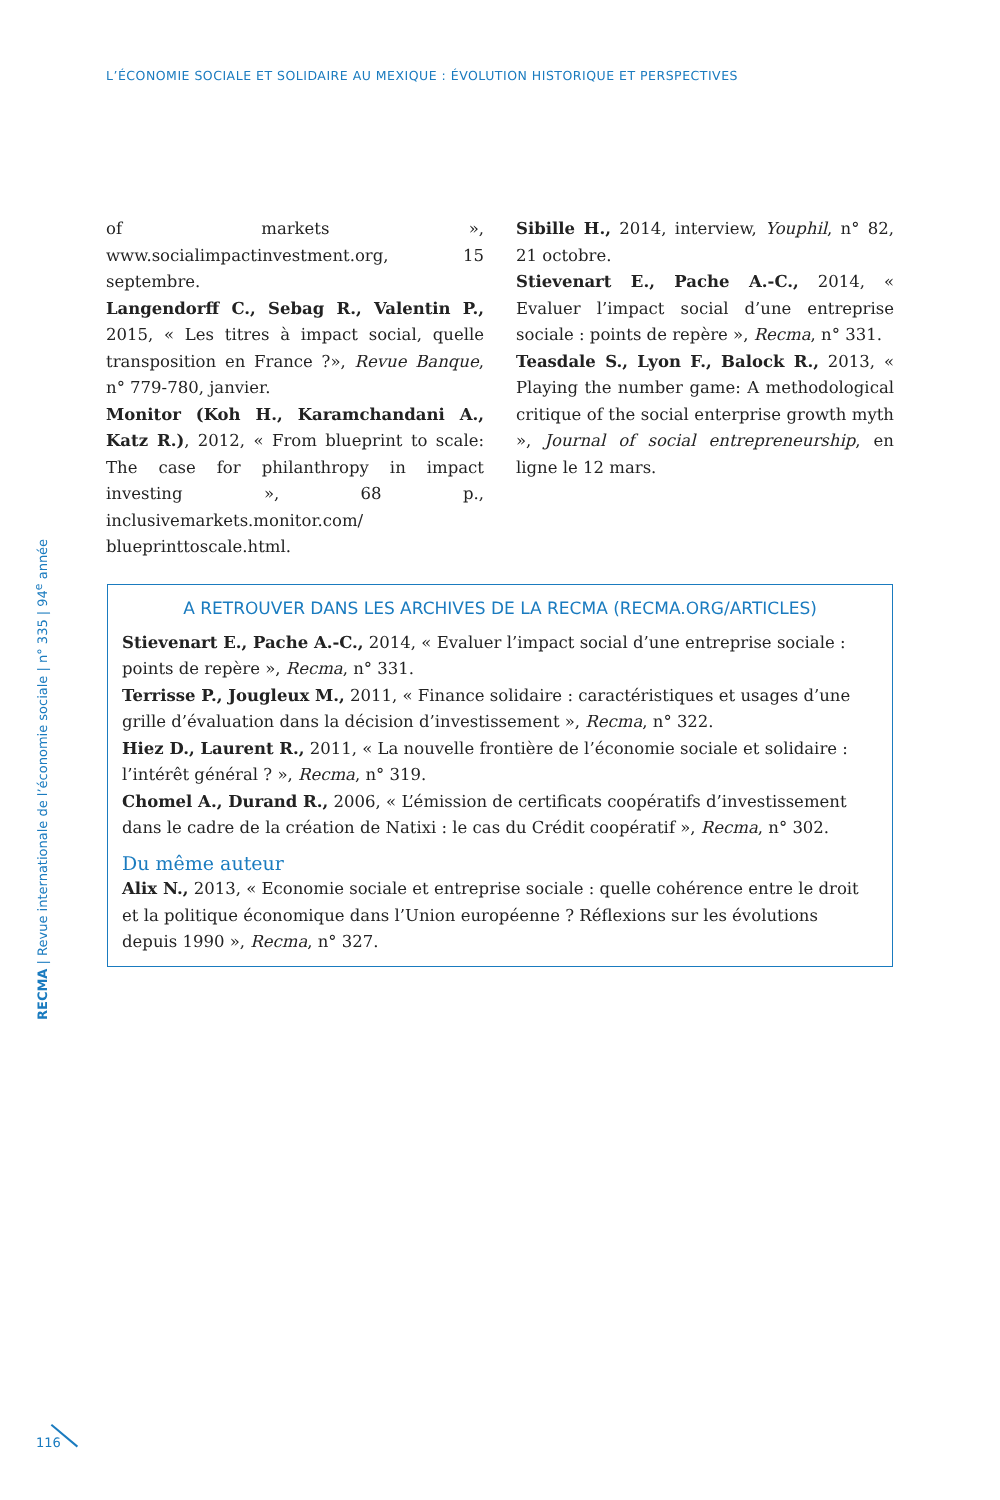L’ÉCONOMIE SOCIALE ET SOLIDAIRE AU MEXIQUE : ÉVOLUTION HISTORIQUE ET PERSPECTIVES
of markets », www.socialimpactinvestment.org, 15 septembre.
Langendorff C., Sebag R., Valentin P., 2015, « Les titres à impact social, quelle transposition en France ?», Revue Banque, n° 779-780, janvier.
Monitor (Koh H., Karamchandani A., Katz R.), 2012, « From blueprint to scale: The case for philanthropy in impact investing », 68 p., inclusivemarkets.monitor.com/ blueprinttoscale.html.
Sibille H., 2014, interview, Youphil, n° 82, 21 octobre.
Stievenart E., Pache A.-C., 2014, « Evaluer l’impact social d’une entreprise sociale : points de repère », Recma, n° 331.
Teasdale S., Lyon F., Balock R., 2013, « Playing the number game: A methodological critique of the social enterprise growth myth », Journal of social entrepreneurship, en ligne le 12 mars.
A RETROUVER DANS LES ARCHIVES DE LA RECMA (RECMA.ORG/ARTICLES)
Stievenart E., Pache A.-C., 2014, « Evaluer l’impact social d’une entreprise sociale : points de repère », Recma, n° 331.
Terrisse P., Jougleux M., 2011, « Finance solidaire : caractéristiques et usages d’une grille d’évaluation dans la décision d’investissement », Recma, n° 322.
Hiez D., Laurent R., 2011, « La nouvelle frontière de l’économie sociale et solidaire : l’intérêt général ? », Recma, n° 319.
Chomel A., Durand R., 2006, « L’émission de certificats coopératifs d’investissement dans le cadre de la création de Natixi : le cas du Crédit coopératif », Recma, n° 302.
Du même auteur
Alix N., 2013, « Economie sociale et entreprise sociale : quelle cohérence entre le droit et la politique économique dans l’Union européenne ? Réflexions sur les évolutions depuis 1990 », Recma, n° 327.
RECMA | Revue internationale de l’économie sociale | n° 335 | 94<sup>e</sup> année
116